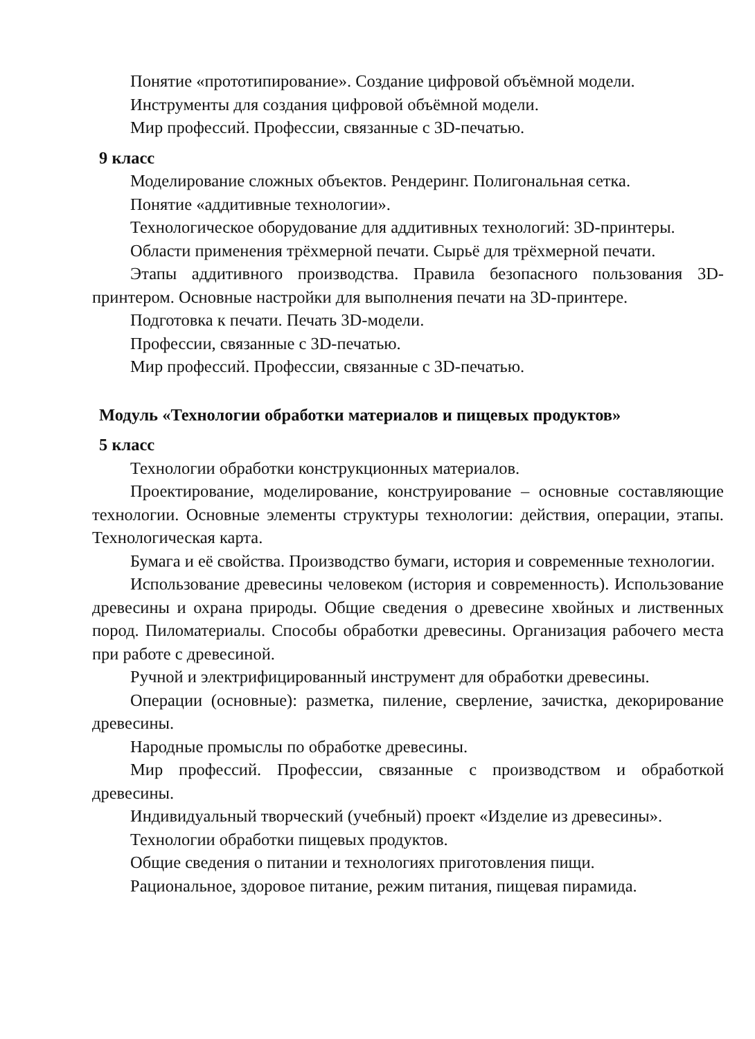Понятие «прототипирование». Создание цифровой объёмной модели.
Инструменты для создания цифровой объёмной модели.
Мир профессий. Профессии, связанные с 3D-печатью.
9 класс
Моделирование сложных объектов. Рендеринг. Полигональная сетка.
Понятие «аддитивные технологии».
Технологическое оборудование для аддитивных технологий: 3D-принтеры.
Области применения трёхмерной печати. Сырьё для трёхмерной печати.
Этапы аддитивного производства. Правила безопасного пользования 3D-принтером. Основные настройки для выполнения печати на 3D-принтере.
Подготовка к печати. Печать 3D-модели.
Профессии, связанные с 3D-печатью.
Мир профессий. Профессии, связанные с 3D-печатью.
Модуль «Технологии обработки материалов и пищевых продуктов»
5 класс
Технологии обработки конструкционных материалов.
Проектирование, моделирование, конструирование – основные составляющие технологии. Основные элементы структуры технологии: действия, операции, этапы. Технологическая карта.
Бумага и её свойства. Производство бумаги, история и современные технологии.
Использование древесины человеком (история и современность). Использование древесины и охрана природы. Общие сведения о древесине хвойных и лиственных пород. Пиломатериалы. Способы обработки древесины. Организация рабочего места при работе с древесиной.
Ручной и электрифицированный инструмент для обработки древесины.
Операции (основные): разметка, пиление, сверление, зачистка, декорирование древесины.
Народные промыслы по обработке древесины.
Мир профессий. Профессии, связанные с производством и обработкой древесины.
Индивидуальный творческий (учебный) проект «Изделие из древесины».
Технологии обработки пищевых продуктов.
Общие сведения о питании и технологиях приготовления пищи.
Рациональное, здоровое питание, режим питания, пищевая пирамида.